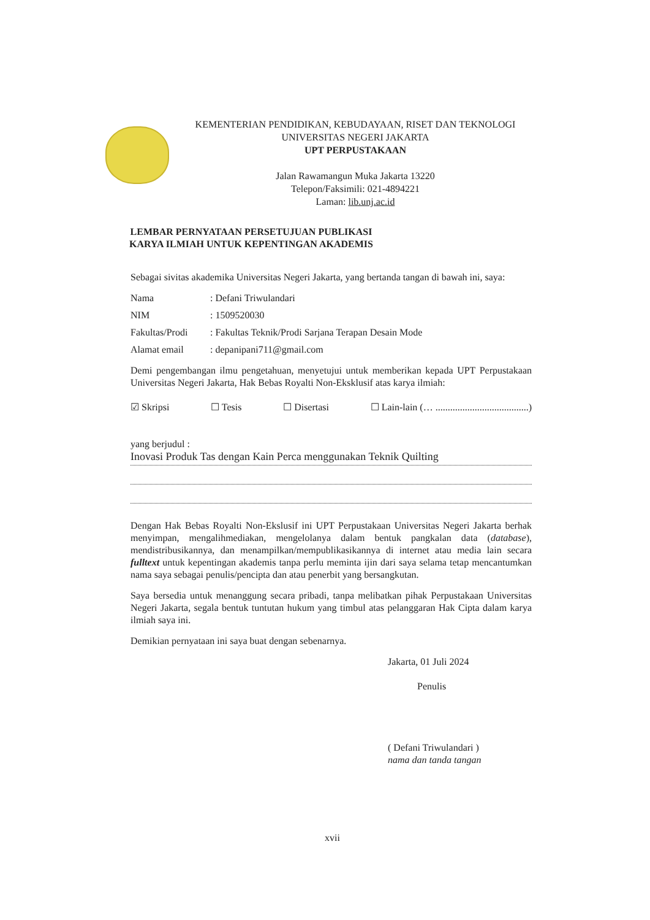KEMENTERIAN PENDIDIKAN, KEBUDAYAAN, RISET DAN TEKNOLOGI
UNIVERSITAS NEGERI JAKARTA
UPT PERPUSTAKAAN
Jalan Rawamangun Muka Jakarta 13220
Telepon/Faksimili: 021-4894221
Laman: lib.unj.ac.id
LEMBAR PERNYATAAN PERSETUJUAN PUBLIKASI
KARYA ILMIAH UNTUK KEPENTINGAN AKADEMIS
Sebagai sivitas akademika Universitas Negeri Jakarta, yang bertanda tangan di bawah ini, saya:
Nama: Defani Triwulandari
NIM: 1509520030
Fakultas/Prodi: Fakultas Teknik/Prodi Sarjana Terapan Desain Mode
Alamat email: depanipani711@gmail.com
Demi pengembangan ilmu pengetahuan, menyetujui untuk memberikan kepada UPT Perpustakaan Universitas Negeri Jakarta, Hak Bebas Royalti Non-Eksklusif atas karya ilmiah:
☑ Skripsi ☐ Tesis ☐ Disertasi ☐ Lain-lain (… ......................................)
yang berjudul :
Inovasi Produk Tas dengan Kain Perca menggunakan Teknik Quilting
Dengan Hak Bebas Royalti Non-Ekslusif ini UPT Perpustakaan Universitas Negeri Jakarta berhak menyimpan, mengalihmediakan, mengelolanya dalam bentuk pangkalan data (database), mendistribusikannya, dan menampilkan/mempublikasikannya di internet atau media lain secara fulltext untuk kepentingan akademis tanpa perlu meminta ijin dari saya selama tetap mencantumkan nama saya sebagai penulis/pencipta dan atau penerbit yang bersangkutan.
Saya bersedia untuk menanggung secara pribadi, tanpa melibatkan pihak Perpustakaan Universitas Negeri Jakarta, segala bentuk tuntutan hukum yang timbul atas pelanggaran Hak Cipta dalam karya ilmiah saya ini.
Demikian pernyataan ini saya buat dengan sebenarnya.
Jakarta, 01 Juli 2024
Penulis
( Defani Triwulandari )
nama dan tanda tangan
xvii